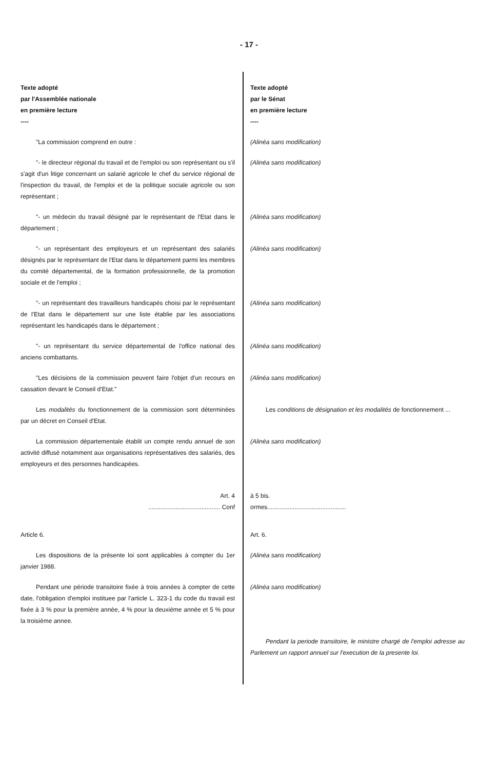- 17 -
| Texte adopté par l'Assemblée nationale en première lecture ---- | Texte adopté par le Sénat en première lecture ---- |
| "La commission comprend en outre : | (Alinéa sans modification) |
| "- le directeur régional du travail et de l'emploi ou son représentant ou s'il s'agit d'un litige concernant un salarié agricole le chef du service régional de l'inspection du travail, de l'emploi et de la politique sociale agricole ou son représentant ; | (Alinéa sans modification) |
| "- un médecin du travail désigné par le représentant de l'Etat dans le département ; | (Alinéa sans modification) |
| "- un représentant des employeurs et un représentant des salariés désignés par le représentant de l'Etat dans le département parmi les membres du comité départemental, de la formation professionnelle, de la promotion sociale et de l'emploi ; | (Alinéa sans modification) |
| "- un représentant des travailleurs handicapés choisi par le représentant de l'Etat dans le département sur une liste établie par les associations représentant les handicapés dans le département ; | (Alinéa sans modification) |
| "- un représentant du service départemental de l'office national des anciens combattants. | (Alinéa sans modification) |
| "Les décisions de la commission peuvent faire l'objet d'un recours en cassation devant le Conseil d'Etat." | (Alinéa sans modification) |
| Les modalités du fonctionnement de la commission sont déterminées par un décret en Conseil d'Etat. | Les conditions de désignation et les modalités de fonctionnement ... |
| La commission départementale établit un compte rendu annuel de son activité diffusé notamment aux organisations représentatives des salariés, des employeurs et des personnes handicapées. | (Alinéa sans modification) |
| Art. 4 .......................................... Conf | à 5 bis. ormes.............................................. |
| Article 6. | Art. 6. |
| Les dispositions de la présente loi sont applicables à compter du 1er janvier 1988. | (Alinéa sans modification) |
| Pendant une période transitoire fixée à trois années à compter de cette date, l'obligation d'emploi instituee par l'article L. 323-1 du code du travail est fixée à 3 % pour la première année, 4 % pour la deuxième année et 5 % pour la troisième annee. | (Alinéa sans modification) |
| | Pendant la periode transitoire, le ministre chargé de l'emploi adresse au Parlement un rapport annuel sur l'execution de la presente loi. |